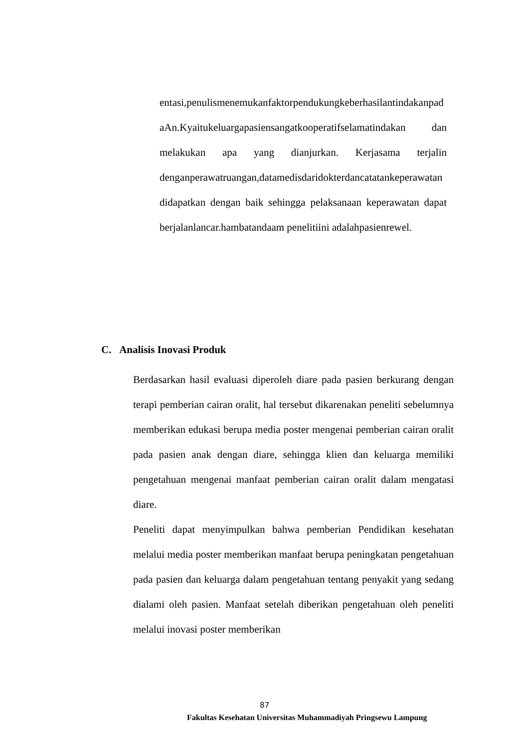entasi,penulismenemukanfaktorpendukungkeberhasilantindakanpad aAn.Kyaitukeluargapasiensangatkooperatifselamatindakan dan melakukan apa yang dianjurkan. Kerjasama terjalin denganperawatruangan,datamedisdaridokterdancatatankeperawatan didapatkan dengan baik sehingga pelaksanaan keperawatan dapat berjalanlancar.hambatandaam penelitiini adalahpasienrewel.
C. Analisis Inovasi Produk
Berdasarkan hasil evaluasi diperoleh diare pada pasien berkurang dengan terapi pemberian cairan oralit, hal tersebut dikarenakan peneliti sebelumnya memberikan edukasi berupa media poster mengenai pemberian cairan oralit pada pasien anak dengan diare, sehingga klien dan keluarga memiliki pengetahuan mengenai manfaat pemberian cairan oralit dalam mengatasi diare.
Peneliti dapat menyimpulkan bahwa pemberian Pendidikan kesehatan melalui media poster memberikan manfaat berupa peningkatan pengetahuan pada pasien dan keluarga dalam pengetahuan tentang penyakit yang sedang dialami oleh pasien. Manfaat setelah diberikan pengetahuan oleh peneliti melalui inovasi poster memberikan
87
Fakultas Kesehatan Universitas Muhammadiyah Pringsewu Lampung